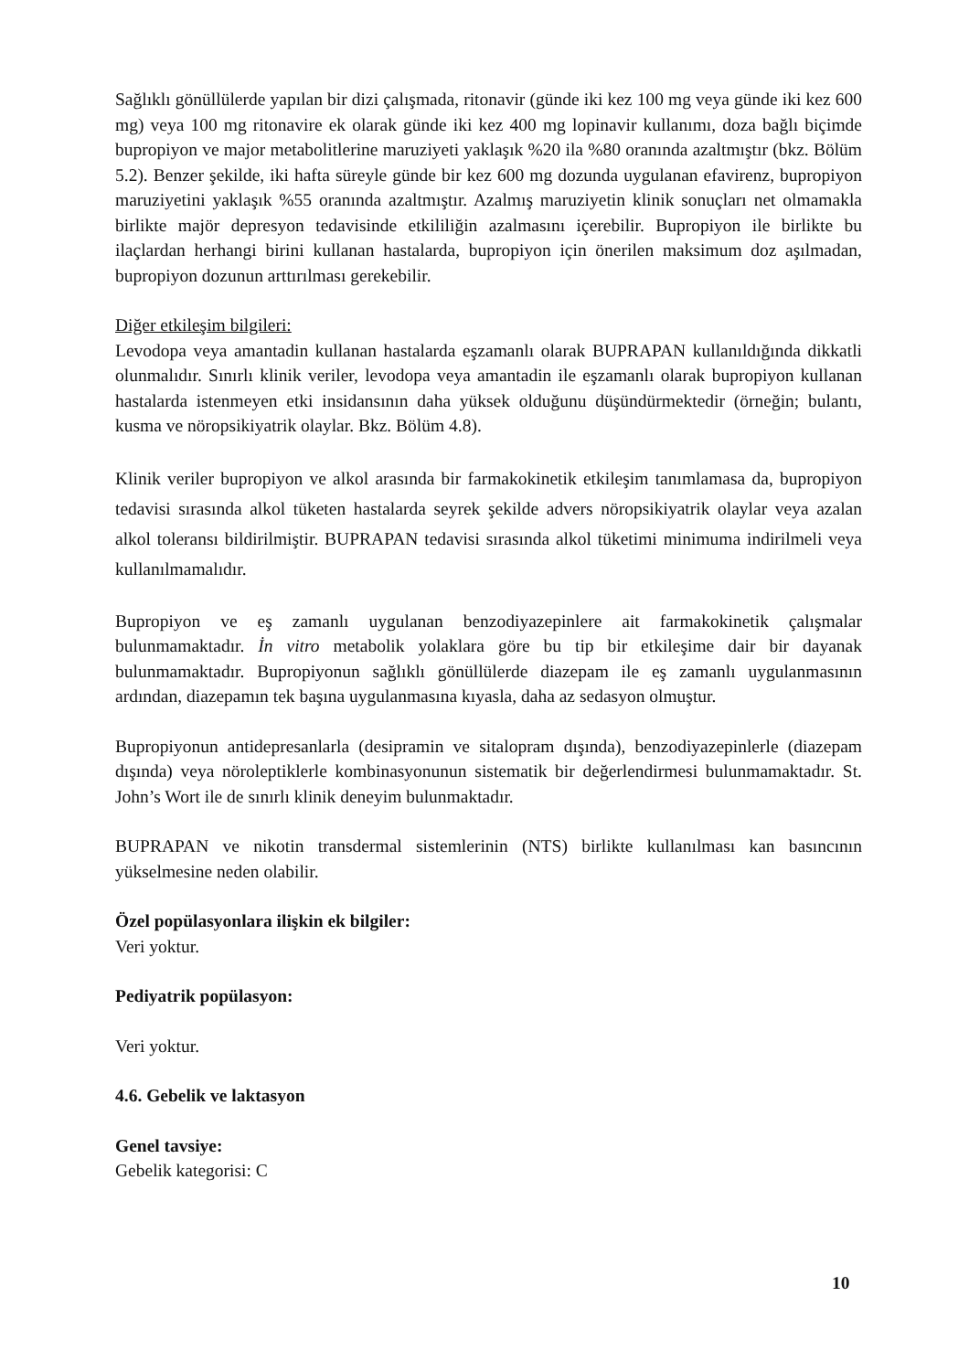Sağlıklı gönüllülerde yapılan bir dizi çalışmada, ritonavir (günde iki kez 100 mg veya günde iki kez 600 mg) veya 100 mg ritonavire ek olarak günde iki kez 400 mg lopinavir kullanımı, doza bağlı biçimde bupropiyon ve major metabolitlerine maruziyeti yaklaşık %20 ila %80 oranında azaltmıştır (bkz. Bölüm 5.2). Benzer şekilde, iki hafta süreyle günde bir kez 600 mg dozunda uygulanan efavirenz, bupropiyon maruziyetini yaklaşık %55 oranında azaltmıştır. Azalmış maruziyetin klinik sonuçları net olmamakla birlikte majör depresyon tedavisinde etkililiğin azalmasını içerebilir. Bupropiyon ile birlikte bu ilaçlardan herhangi birini kullanan hastalarda, bupropiyon için önerilen maksimum doz aşılmadan, bupropiyon dozunun arttırılması gerekebilir.
Diğer etkileşim bilgileri:
Levodopa veya amantadin kullanan hastalarda eşzamanlı olarak BUPRAPAN kullanıldığında dikkatli olunmalıdır. Sınırlı klinik veriler, levodopa veya amantadin ile eşzamanlı olarak bupropiyon kullanan hastalarda istenmeyen etki insidansının daha yüksek olduğunu düşündürmektedir (örneğin; bulantı, kusma ve nöropsikiyatrik olaylar. Bkz. Bölüm 4.8).
Klinik veriler bupropiyon ve alkol arasında bir farmakokinetik etkileşim tanımlamasa da, bupropiyon tedavisi sırasında alkol tüketen hastalarda seyrek şekilde advers nöropsikiyatrik olaylar veya azalan alkol toleransı bildirilmiştir. BUPRAPAN tedavisi sırasında alkol tüketimi minimuma indirilmeli veya kullanılmamalıdır.
Bupropiyon ve eş zamanlı uygulanan benzodiyazepinlere ait farmakokinetik çalışmalar bulunmamaktadır. İn vitro metabolik yolaklara göre bu tip bir etkileşime dair bir dayanak bulunmamaktadır. Bupropiyonun sağlıklı gönüllülerde diazepam ile eş zamanlı uygulanmasının ardından, diazepamın tek başına uygulanmasına kıyasla, daha az sedasyon olmuştur.
Bupropiyonun antidepresanlarla (desipramin ve sitalopram dışında), benzodiyazepinlerle (diazepam dışında) veya nöroleptiklerle kombinasyonunun sistematik bir değerlendirmesi bulunmamaktadır. St. John’s Wort ile de sınırlı klinik deneyim bulunmaktadır.
BUPRAPAN ve nikotin transdermal sistemlerinin (NTS) birlikte kullanılması kan basıncının yükselmesine neden olabilir.
Özel popülasyonlara ilişkin ek bilgiler:
Veri yoktur.
Pediyatrik popülasyon:
Veri yoktur.
4.6. Gebelik ve laktasyon
Genel tavsiye:
Gebelik kategorisi: C
10